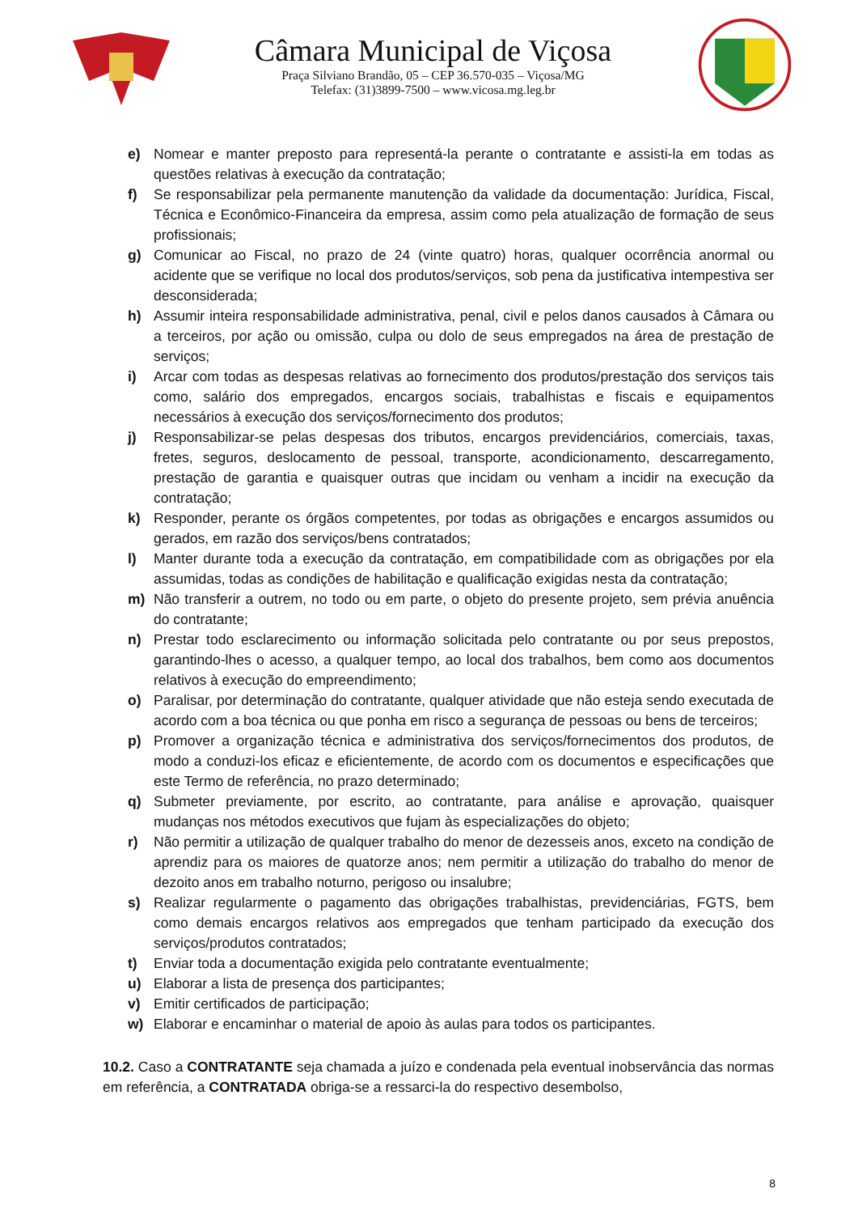Câmara Municipal de Viçosa
Praça Silviano Brandão, 05 – CEP 36.570-035 – Viçosa/MG
Telefax: (31)3899-7500 – www.vicosa.mg.leg.br
e) Nomear e manter preposto para representá-la perante o contratante e assisti-la em todas as questões relativas à execução da contratação;
f) Se responsabilizar pela permanente manutenção da validade da documentação: Jurídica, Fiscal, Técnica e Econômico-Financeira da empresa, assim como pela atualização de formação de seus profissionais;
g) Comunicar ao Fiscal, no prazo de 24 (vinte quatro) horas, qualquer ocorrência anormal ou acidente que se verifique no local dos produtos/serviços, sob pena da justificativa intempestiva ser desconsiderada;
h) Assumir inteira responsabilidade administrativa, penal, civil e pelos danos causados à Câmara ou a terceiros, por ação ou omissão, culpa ou dolo de seus empregados na área de prestação de serviços;
i) Arcar com todas as despesas relativas ao fornecimento dos produtos/prestação dos serviços tais como, salário dos empregados, encargos sociais, trabalhistas e fiscais e equipamentos necessários à execução dos serviços/fornecimento dos produtos;
j) Responsabilizar-se pelas despesas dos tributos, encargos previdenciários, comerciais, taxas, fretes, seguros, deslocamento de pessoal, transporte, acondicionamento, descarregamento, prestação de garantia e quaisquer outras que incidam ou venham a incidir na execução da contratação;
k) Responder, perante os órgãos competentes, por todas as obrigações e encargos assumidos ou gerados, em razão dos serviços/bens contratados;
l) Manter durante toda a execução da contratação, em compatibilidade com as obrigações por ela assumidas, todas as condições de habilitação e qualificação exigidas nesta da contratação;
m) Não transferir a outrem, no todo ou em parte, o objeto do presente projeto, sem prévia anuência do contratante;
n) Prestar todo esclarecimento ou informação solicitada pelo contratante ou por seus prepostos, garantindo-lhes o acesso, a qualquer tempo, ao local dos trabalhos, bem como aos documentos relativos à execução do empreendimento;
o) Paralisar, por determinação do contratante, qualquer atividade que não esteja sendo executada de acordo com a boa técnica ou que ponha em risco a segurança de pessoas ou bens de terceiros;
p) Promover a organização técnica e administrativa dos serviços/fornecimentos dos produtos, de modo a conduzi-los eficaz e eficientemente, de acordo com os documentos e especificações que este Termo de referência, no prazo determinado;
q) Submeter previamente, por escrito, ao contratante, para análise e aprovação, quaisquer mudanças nos métodos executivos que fujam às especializações do objeto;
r) Não permitir a utilização de qualquer trabalho do menor de dezesseis anos, exceto na condição de aprendiz para os maiores de quatorze anos; nem permitir a utilização do trabalho do menor de dezoito anos em trabalho noturno, perigoso ou insalubre;
s) Realizar regularmente o pagamento das obrigações trabalhistas, previdenciárias, FGTS, bem como demais encargos relativos aos empregados que tenham participado da execução dos serviços/produtos contratados;
t) Enviar toda a documentação exigida pelo contratante eventualmente;
u) Elaborar a lista de presença dos participantes;
v) Emitir certificados de participação;
w) Elaborar e encaminhar o material de apoio às aulas para todos os participantes.
10.2. Caso a CONTRATANTE seja chamada a juízo e condenada pela eventual inobservância das normas em referência, a CONTRATADA obriga-se a ressarci-la do respectivo desembolso,
8